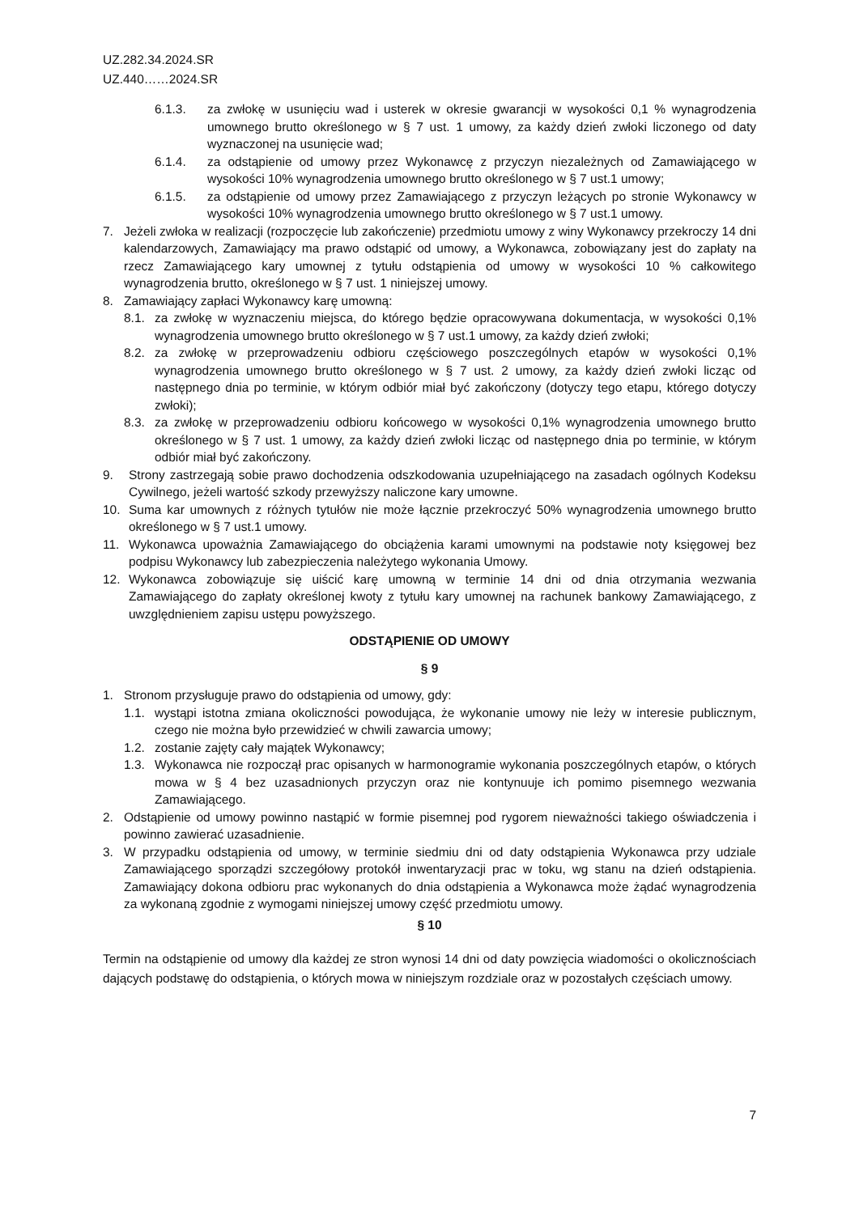UZ.282.34.2024.SR
UZ.440……2024.SR
6.1.3. za zwłokę w usunięciu wad i usterek w okresie gwarancji w wysokości 0,1 % wynagrodzenia umownego brutto określonego w § 7 ust. 1 umowy, za każdy dzień zwłoki liczonego od daty wyznaczonej na usunięcie wad;
6.1.4. za odstąpienie od umowy przez Wykonawcę z przyczyn niezależnych od Zamawiającego w wysokości 10% wynagrodzenia umownego brutto określonego w § 7 ust.1 umowy;
6.1.5. za odstąpienie od umowy przez Zamawiającego z przyczyn leżących po stronie Wykonawcy w wysokości 10% wynagrodzenia umownego brutto określonego w § 7 ust.1 umowy.
7. Jeżeli zwłoka w realizacji (rozpoczęcie lub zakończenie) przedmiotu umowy z winy Wykonawcy przekroczy 14 dni kalendarzowych, Zamawiający ma prawo odstąpić od umowy, a Wykonawca, zobowiązany jest do zapłaty na rzecz Zamawiającego kary umownej z tytułu odstąpienia od umowy w wysokości 10 % całkowitego wynagrodzenia brutto, określonego w § 7 ust. 1 niniejszej umowy.
8. Zamawiający zapłaci Wykonawcy karę umowną:
8.1. za zwłokę w wyznaczeniu miejsca, do którego będzie opracowywana dokumentacja, w wysokości 0,1% wynagrodzenia umownego brutto określonego w § 7 ust.1 umowy, za każdy dzień zwłoki;
8.2. za zwłokę w przeprowadzeniu odbioru częściowego poszczególnych etapów w wysokości 0,1% wynagrodzenia umownego brutto określonego w § 7 ust. 2 umowy, za każdy dzień zwłoki licząc od następnego dnia po terminie, w którym odbiór miał być zakończony (dotyczy tego etapu, którego dotyczy zwłoki);
8.3. za zwłokę w przeprowadzeniu odbioru końcowego w wysokości 0,1% wynagrodzenia umownego brutto określonego w § 7 ust. 1 umowy, za każdy dzień zwłoki licząc od następnego dnia po terminie, w którym odbiór miał być zakończony.
9. Strony zastrzegają sobie prawo dochodzenia odszkodowania uzupełniającego na zasadach ogólnych Kodeksu Cywilnego, jeżeli wartość szkody przewyższy naliczone kary umowne.
10. Suma kar umownych z różnych tytułów nie może łącznie przekroczyć 50% wynagrodzenia umownego brutto określonego w § 7 ust.1 umowy.
11. Wykonawca upoważnia Zamawiającego do obciążenia karami umownymi na podstawie noty księgowej bez podpisu Wykonawcy lub zabezpieczenia należytego wykonania Umowy.
12. Wykonawca zobowiązuje się uiścić karę umowną w terminie 14 dni od dnia otrzymania wezwania Zamawiającego do zapłaty określonej kwoty z tytułu kary umownej na rachunek bankowy Zamawiającego, z uwzględnieniem zapisu ustępu powyższego.
ODSTĄPIENIE OD UMOWY
§ 9
1. Stronom przysługuje prawo do odstąpienia od umowy, gdy:
1.1. wystąpi istotna zmiana okoliczności powodująca, że wykonanie umowy nie leży w interesie publicznym, czego nie można było przewidzieć w chwili zawarcia umowy;
1.2. zostanie zajęty cały majątek Wykonawcy;
1.3. Wykonawca nie rozpoczął prac opisanych w harmonogramie wykonania poszczególnych etapów, o których mowa w § 4 bez uzasadnionych przyczyn oraz nie kontynuuje ich pomimo pisemnego wezwania Zamawiającego.
2. Odstąpienie od umowy powinno nastąpić w formie pisemnej pod rygorem nieważności takiego oświadczenia i powinno zawierać uzasadnienie.
3. W przypadku odstąpienia od umowy, w terminie siedmiu dni od daty odstąpienia Wykonawca przy udziale Zamawiającego sporządzi szczegółowy protokół inwentaryzacji prac w toku, wg stanu na dzień odstąpienia. Zamawiający dokona odbioru prac wykonanych do dnia odstąpienia a Wykonawca może żądać wynagrodzenia za wykonaną zgodnie z wymogami niniejszej umowy część przedmiotu umowy.
§ 10
Termin na odstąpienie od umowy dla każdej ze stron wynosi 14 dni od daty powzięcia wiadomości o okolicznościach dających podstawę do odstąpienia, o których mowa w niniejszym rozdziale oraz w pozostałych częściach umowy.
7